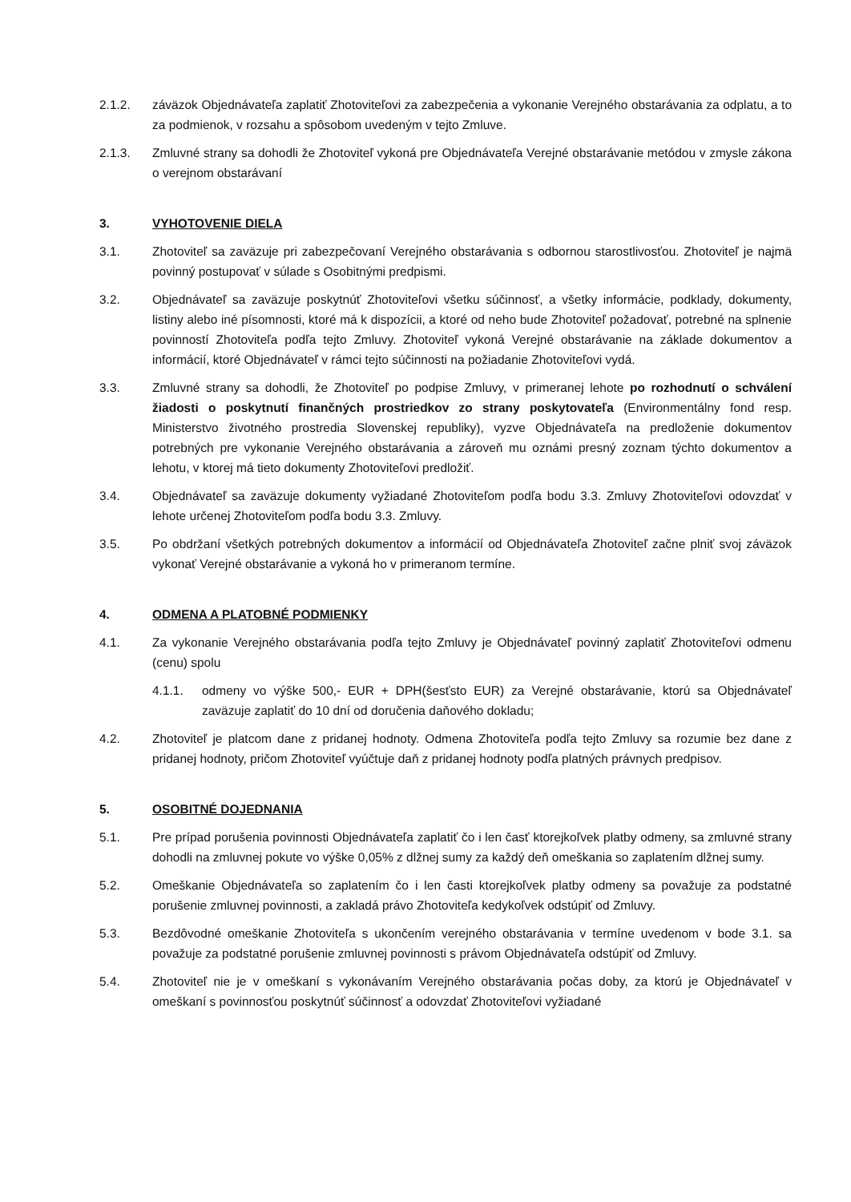2.1.2. záväzok Objednávateľa zaplatiť Zhotoviteľovi za zabezpečenia a vykonanie Verejného obstarávania za odplatu, a to za podmienok, v rozsahu a spôsobom uvedeným v tejto Zmluve.
2.1.3. Zmluvné strany sa dohodli že Zhotoviteľ vykoná pre Objednávateľa Verejné obstarávanie metódou v zmysle zákona o verejnom obstarávaní
3. VYHOTOVENIE DIELA
3.1. Zhotoviteľ sa zaväzuje pri zabezpečovaní Verejného obstarávania s odbornou starostlivosťou. Zhotoviteľ je najmä povinný postupovať v súlade s Osobitnými predpismi.
3.2. Objednávateľ sa zaväzuje poskytnúť Zhotoviteľovi všetku súčinnosť, a všetky informácie, podklady, dokumenty, listiny alebo iné písomnosti, ktoré má k dispozícii, a ktoré od neho bude Zhotoviteľ požadovať, potrebné na splnenie povinností Zhotoviteľa podľa tejto Zmluvy. Zhotoviteľ vykoná Verejné obstarávanie na základe dokumentov a informácií, ktoré Objednávateľ v rámci tejto súčinnosti na požiadanie Zhotoviteľovi vydá.
3.3. Zmluvné strany sa dohodli, že Zhotoviteľ po podpise Zmluvy, v primeranej lehote po rozhodnutí o schválení žiadosti o poskytnutí finančných prostriedkov zo strany poskytovateľa (Environmentálny fond resp. Ministerstvo životného prostredia Slovenskej republiky), vyzve Objednávateľa na predloženie dokumentov potrebných pre vykonanie Verejného obstarávania a zároveň mu oznámi presný zoznam týchto dokumentov a lehotu, v ktorej má tieto dokumenty Zhotoviteľovi predložiť.
3.4. Objednávateľ sa zaväzuje dokumenty vyžiadané Zhotoviteľom podľa bodu 3.3. Zmluvy Zhotoviteľovi odovzdať v lehote určenej Zhotoviteľom podľa bodu 3.3. Zmluvy.
3.5. Po obdržaní všetkých potrebných dokumentov a informácií od Objednávateľa Zhotoviteľ začne plniť svoj záväzok vykonať Verejné obstarávanie a vykoná ho v primeranom termíne.
4. ODMENA A PLATOBNÉ PODMIENKY
4.1. Za vykonanie Verejného obstarávania podľa tejto Zmluvy je Objednávateľ povinný zaplatiť Zhotoviteľovi odmenu (cenu) spolu
4.1.1. odmeny vo výške 500,- EUR + DPH(šesťsto EUR) za Verejné obstarávanie, ktorú sa Objednávateľ zaväzuje zaplatiť do 10 dní od doručenia daňového dokladu;
4.2. Zhotoviteľ je platcom dane z pridanej hodnoty. Odmena Zhotoviteľa podľa tejto Zmluvy sa rozumie bez dane z pridanej hodnoty, pričom Zhotoviteľ vyúčtuje daň z pridanej hodnoty podľa platných právnych predpisov.
5. OSOBITNÉ DOJEDNANIA
5.1. Pre prípad porušenia povinnosti Objednávateľa zaplatiť čo i len časť ktorejkoľvek platby odmeny, sa zmluvné strany dohodli na zmluvnej pokute vo výške 0,05% z dlžnej sumy za každý deň omeškania so zaplatením dlžnej sumy.
5.2. Omeškanie Objednávateľa so zaplatením čo i len časti ktorejkoľvek platby odmeny sa považuje za podstatné porušenie zmluvnej povinnosti, a zakladá právo Zhotoviteľa kedykoľvek odstúpiť od Zmluvy.
5.3. Bezdôvodné omeškanie Zhotoviteľa s ukončením verejného obstarávania v termíne uvedenom v bode 3.1. sa považuje za podstatné porušenie zmluvnej povinnosti s právom Objednávateľa odstúpiť od Zmluvy.
5.4. Zhotoviteľ nie je v omeškaní s vykonávaním Verejného obstarávania počas doby, za ktorú je Objednávateľ v omeškaní s povinnosťou poskytnúť súčinnosť a odovzdať Zhotoviteľovi vyžiadané